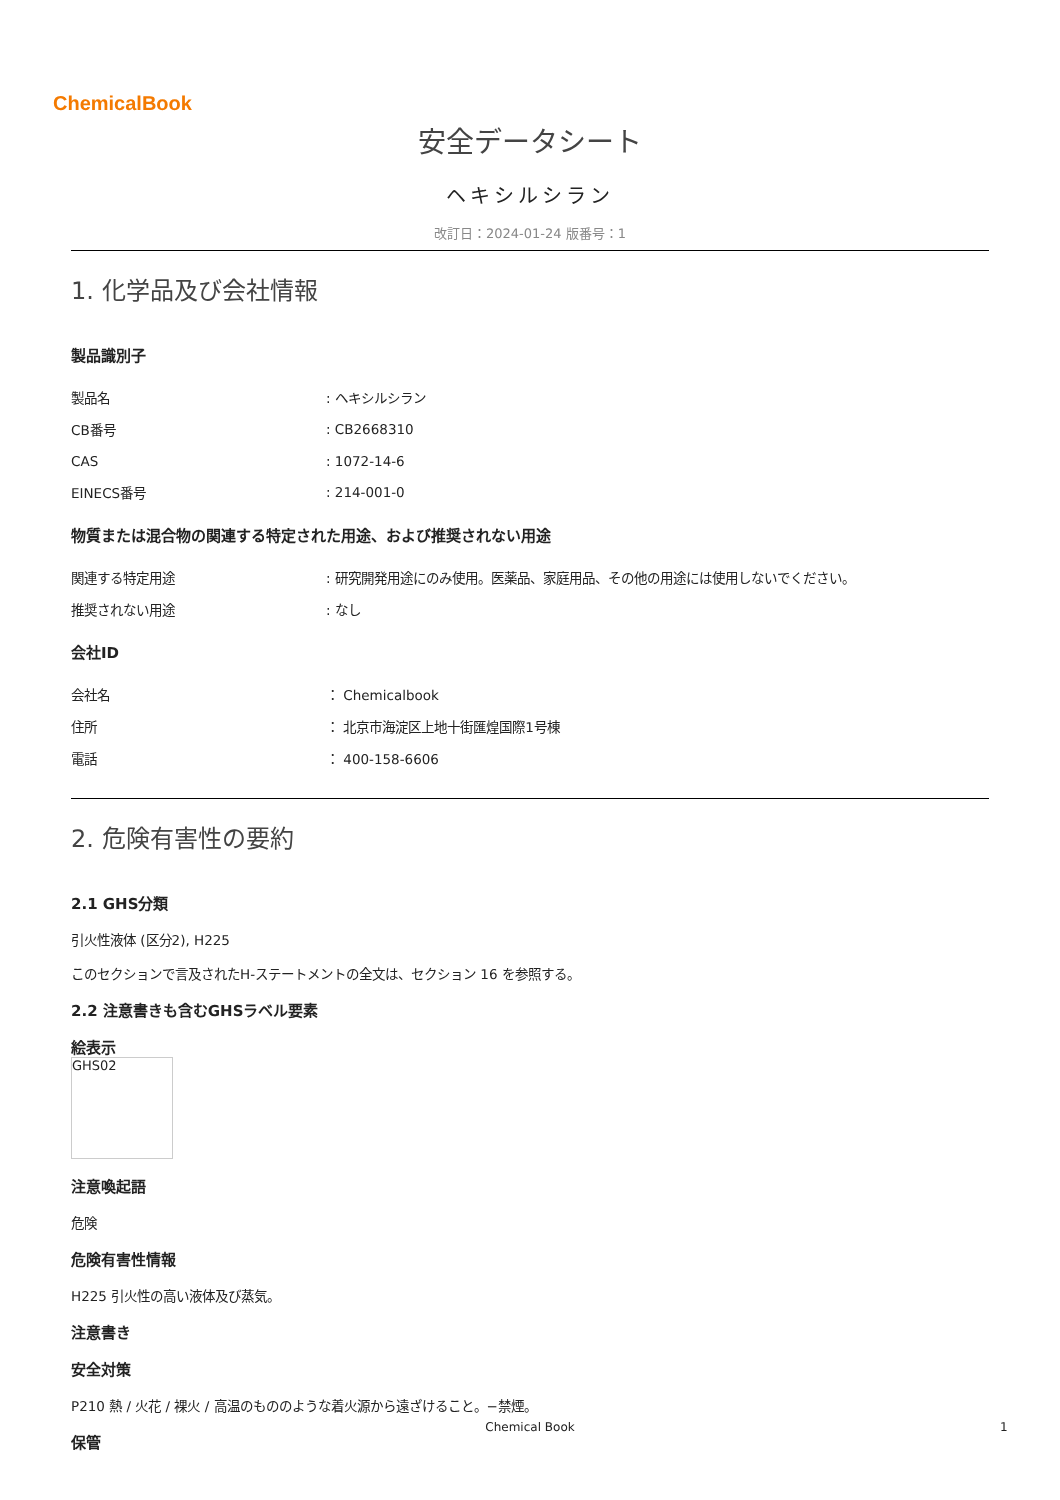ChemicalBook
安全データシート
ヘキシルシラン
改訂日：2024-01-24 版番号：1
1. 化学品及び会社情報
製品識別子
| 製品名 | : ヘキシルシラン |
| CB番号 | : CB2668310 |
| CAS | : 1072-14-6 |
| EINECS番号 | : 214-001-0 |
物質または混合物の関連する特定された用途、および推奨されない用途
| 関連する特定用途 | : 研究開発用途にのみ使用。医薬品、家庭用品、その他の用途には使用しないでください。 |
| 推奨されない用途 | : なし |
会社ID
| 会社名 | ： Chemicalbook |
| 住所 | ： 北京市海淀区上地十街匯煌国際1号棟 |
| 電話 | ： 400-158-6606 |
2. 危険有害性の要約
2.1 GHS分類
引火性液体 (区分2), H225
このセクションで言及されたH-ステートメントの全文は、セクション 16 を参照する。
2.2 注意書きも含むGHSラベル要素
絵表示
GHS02
注意喚起語
危険
危険有害性情報
H225 引火性の高い液体及び蒸気。
注意書き
安全対策
P210 熱 / 火花 / 裸火 / 高温のもののような着火源から遠ざけること。−禁煙。
保管
Chemical Book 1